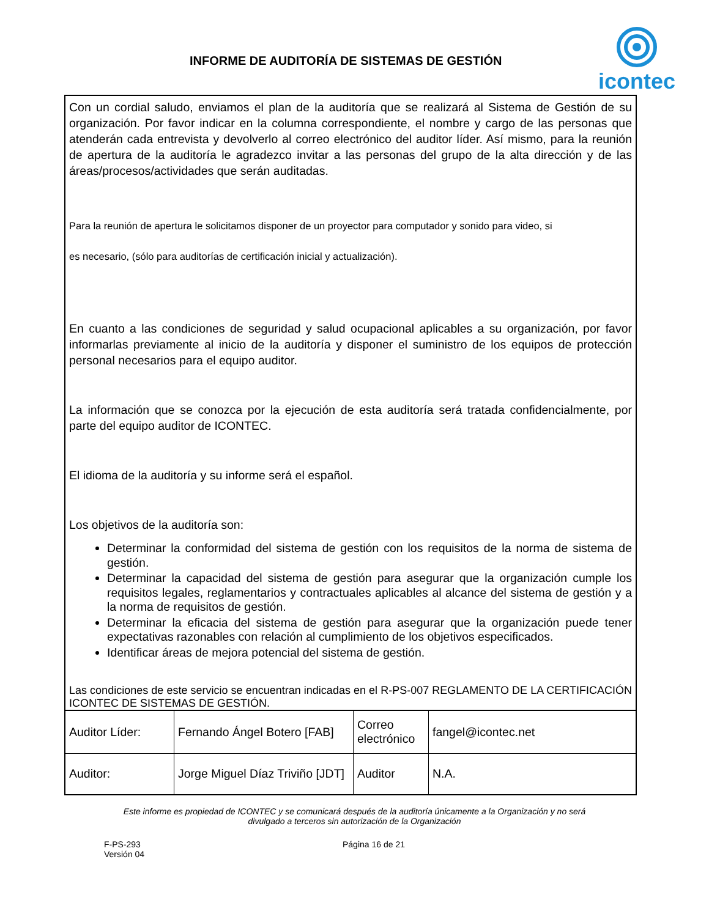INFORME DE AUDITORÍA DE SISTEMAS DE GESTIÓN
icontec
Con un cordial saludo, enviamos el plan de la auditoría que se realizará al Sistema de Gestión de su organización. Por favor indicar en la columna correspondiente, el nombre y cargo de las personas que atenderán cada entrevista y devolverlo al correo electrónico del auditor líder. Así mismo, para la reunión de apertura de la auditoría le agradezco invitar a las personas del grupo de la alta dirección y de las áreas/procesos/actividades que serán auditadas.
Para la reunión de apertura le solicitamos disponer de un proyector para computador y sonido para video, si
es necesario, (sólo para auditorías de certificación inicial y actualización).
En cuanto a las condiciones de seguridad y salud ocupacional aplicables a su organización, por favor informarlas previamente al inicio de la auditoría y disponer el suministro de los equipos de protección personal necesarios para el equipo auditor.
La información que se conozca por la ejecución de esta auditoría será tratada confidencialmente, por parte del equipo auditor de ICONTEC.
El idioma de la auditoría y su informe será el español.
Los objetivos de la auditoría son:
Determinar la conformidad del sistema de gestión con los requisitos de la norma de sistema de gestión.
Determinar la capacidad del sistema de gestión para asegurar que la organización cumple los requisitos legales, reglamentarios y contractuales aplicables al alcance del sistema de gestión y a la norma de requisitos de gestión.
Determinar la eficacia del sistema de gestión para asegurar que la organización puede tener expectativas razonables con relación al cumplimiento de los objetivos especificados.
Identificar áreas de mejora potencial del sistema de gestión.
Las condiciones de este servicio se encuentran indicadas en el R-PS-007 REGLAMENTO DE LA CERTIFICACIÓN ICONTEC DE SISTEMAS DE GESTIÓN.
| Auditor Líder: | Fernando Ángel Botero [FAB] | Correo electrónico | fangel@icontec.net |
| Auditor: | Jorge Miguel Díaz Triviño [JDT] | Auditor | N.A. |
Este informe es propiedad de ICONTEC y se comunicará después de la auditoría únicamente a la Organización y no será divulgado a terceros sin autorización de la Organización
F-PS-293
Versión 04
Página 16 de 21